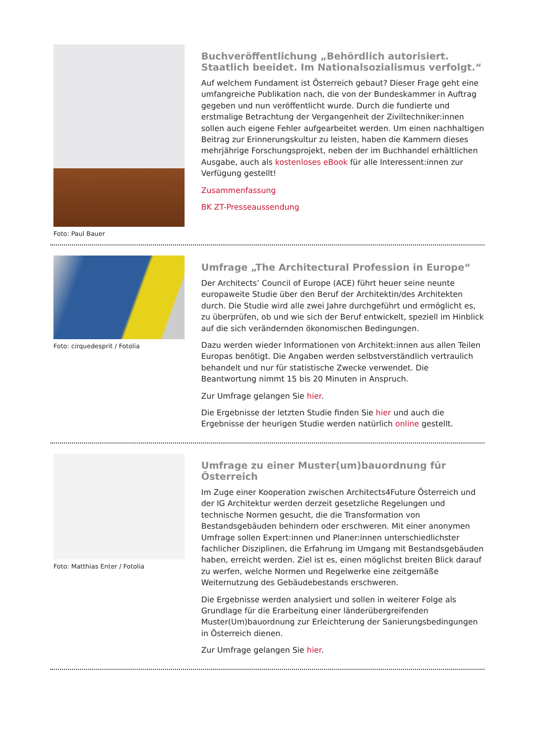Foto: Paul Bauer
Buchveröffentlichung „Behördlich autorisiert. Staatlich beeidet. Im Nationalsozialismus verfolgt.“
Auf welchem Fundament ist Österreich gebaut? Dieser Frage geht eine umfangreiche Publikation nach, die von der Bundeskammer in Auftrag gegeben und nun veröffentlicht wurde. Durch die fundierte und erstmalige Betrachtung der Vergangenheit der Ziviltechniker:innen sollen auch eigene Fehler aufgearbeitet werden. Um einen nachhaltigen Beitrag zur Erinnerungskultur zu leisten, haben die Kammern dieses mehrjährige Forschungsprojekt, neben der im Buchhandel erhältlichen Ausgabe, auch als kostenloses eBook für alle Interessent:innen zur Verfügung gestellt!
Zusammenfassung
BK ZT-Presseaussendung
Foto: cirquedesprit / Fotolia
Umfrage „The Architectural Profession in Europe“
Der Architects’ Council of Europe (ACE) führt heuer seine neunte europaweite Studie über den Beruf der Architektin/des Architekten durch. Die Studie wird alle zwei Jahre durchgeführt und ermöglicht es, zu überprüfen, ob und wie sich der Beruf entwickelt, speziell im Hinblick auf die sich verändernden ökonomischen Bedingungen.
Dazu werden wieder Informationen von Architekt:innen aus allen Teilen Europas benötigt. Die Angaben werden selbstverständlich vertraulich behandelt und nur für statistische Zwecke verwendet. Die Beantwortung nimmt 15 bis 20 Minuten in Anspruch.
Zur Umfrage gelangen Sie hier.
Die Ergebnisse der letzten Studie finden Sie hier und auch die Ergebnisse der heurigen Studie werden natürlich online gestellt.
Foto: Matthias Enter / Fotolia
Umfrage zu einer Muster(um)bauordnung für Österreich
Im Zuge einer Kooperation zwischen Architects4Future Österreich und der IG Architektur werden derzeit gesetzliche Regelungen und technische Normen gesucht, die die Transformation von Bestandsgebäuden behindern oder erschweren. Mit einer anonymen Umfrage sollen Expert:innen und Planer:innen unterschiedlichster fachlicher Disziplinen, die Erfahrung im Umgang mit Bestandsgebäuden haben, erreicht werden. Ziel ist es, einen möglichst breiten Blick darauf zu werfen, welche Normen und Regelwerke eine zeitgemäße Weiternutzung des Gebäudebestands erschweren.
Die Ergebnisse werden analysiert und sollen in weiterer Folge als Grundlage für die Erarbeitung einer länderübergreifenden Muster(Um)bauordnung zur Erleichterung der Sanierungsbedingungen in Österreich dienen.
Zur Umfrage gelangen Sie hier.